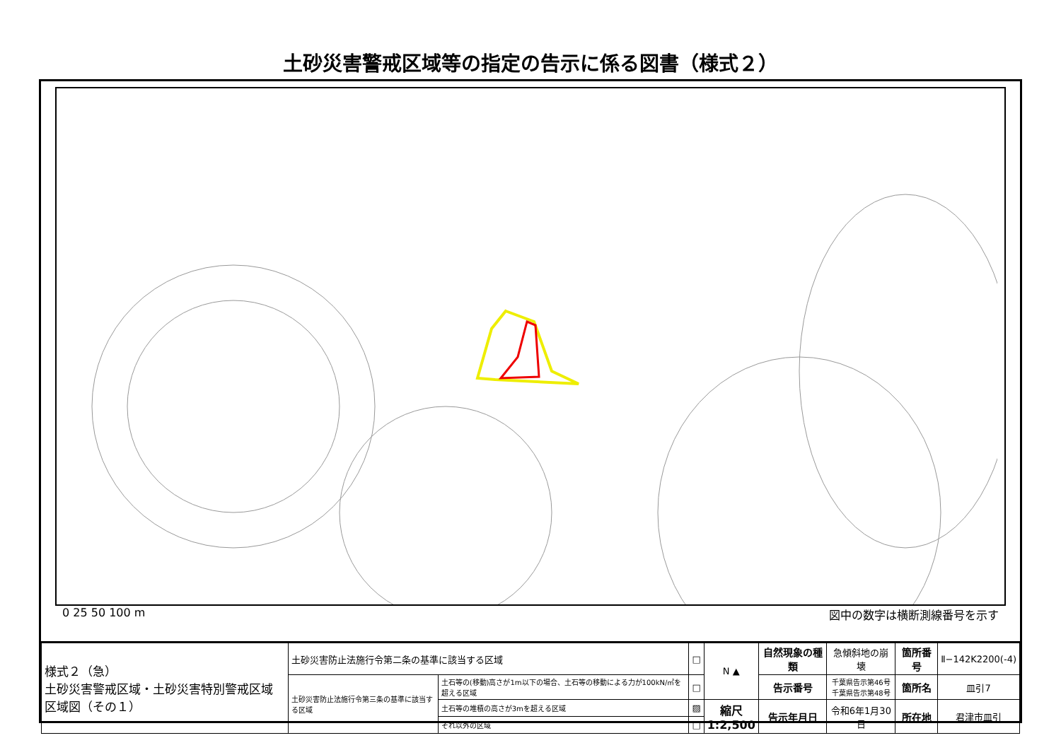土砂災害警戒区域等の指定の告示に係る図書（様式２）
0 25 50 100 m 図中の数字は横断測線番号を示す
| 様式２（急） 土砂災害警戒区域・土砂災害特別警戒区域 区域図（その１） | 土砂災害防止法施行令第二条の基準に該当する区域 | | □ | N ▲ | 自然現象の種類 | 急傾斜地の崩壊 | 箇所番号 | Ⅱ−142K2200(-4) |
| | 土砂災害防止法施行令第三条の基準に該当する区域 | 土石等の(移動)高さが1m以下の場合、土石等の移動による力が100kN/㎡を超える区域 | □ | | 告示番号 | 千葉県告示第46号 千葉県告示第48号 | 箇所名 | 皿引7 |
| | | 土石等の堆積の高さが3mを超える区域 | ▨ | 縮尺 1:2,500 | 告示年月日 | 令和6年1月30日 | 所在地 | 君津市皿引 |
| | | それ以外の区域 | □ | | | | | |